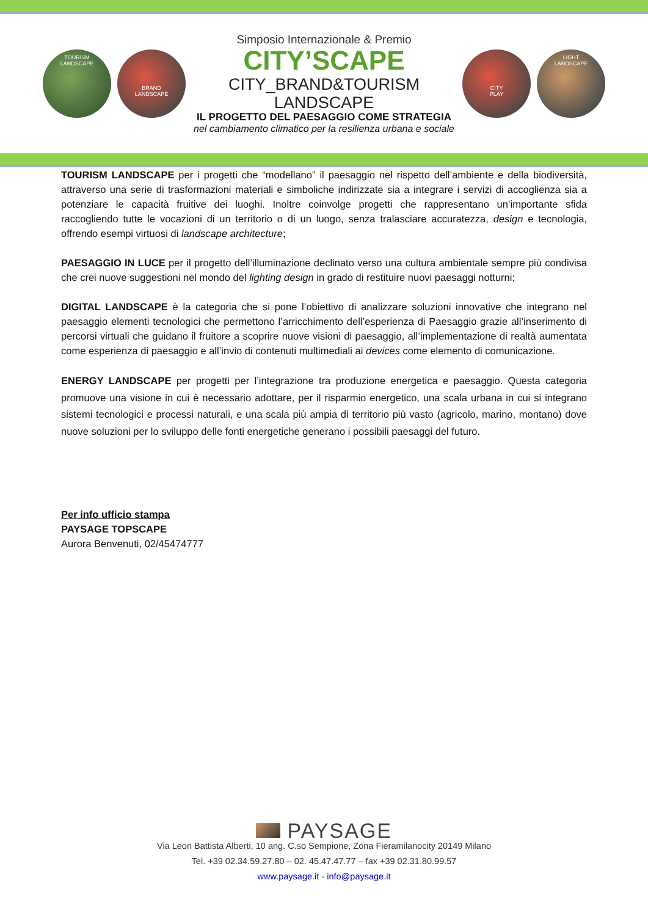TOURISM
LANDSCAPE
BRAND
LANDSCAPE
Simposio Internazionale & Premio
CITY’SCAPE
CITY_BRAND&TOURISM
LANDSCAPE
IL PROGETTO DEL PAESAGGIO COME STRATEGIA
nel cambiamento climatico per la resilienza urbana e sociale
CITY
PLAY
LIGHT
LANDSCAPE
TOURISM LANDSCAPE per i progetti che “modellano” il paesaggio nel rispetto dell’ambiente e della biodiversità, attraverso una serie di trasformazioni materiali e simboliche indirizzate sia a integrare i servizi di accoglienza sia a potenziare le capacità fruitive dei luoghi. Inoltre coinvolge progetti che rappresentano un’importante sfida raccogliendo tutte le vocazioni di un territorio o di un luogo, senza tralasciare accuratezza, design e tecnologia, offrendo esempi virtuosi di landscape architecture;
PAESAGGIO IN LUCE per il progetto dell’illuminazione declinato verso una cultura ambientale sempre più condivisa che crei nuove suggestioni nel mondo del lighting design in grado di restituire nuovi paesaggi notturni;
DIGITAL LANDSCAPE è la categoria che si pone l’obiettivo di analizzare soluzioni innovative che integrano nel paesaggio elementi tecnologici che permettono l’arricchimento dell’esperienza di Paesaggio grazie all’inserimento di percorsi virtuali che guidano il fruitore a scoprire nuove visioni di paesaggio, all’implementazione di realtà aumentata come esperienza di paesaggio e all’invio di contenuti multimediali ai devices come elemento di comunicazione.
ENERGY LANDSCAPE per progetti per l’integrazione tra produzione energetica e paesaggio. Questa categoria promuove una visione in cui è necessario adottare, per il risparmio energetico, una scala urbana in cui si integrano sistemi tecnologici e processi naturali, e una scala più ampia di territorio più vasto (agricolo, marino, montano) dove nuove soluzioni per lo sviluppo delle fonti energetiche generano i possibili paesaggi del futuro.
Per info ufficio stampa
PAYSAGE TOPSCAPE
Aurora Benvenuti, 02/45474777
PAYSAGE
Via Leon Battista Alberti, 10 ang. C.so Sempione, Zona Fieramilanocity 20149 Milano
Tel. +39 02.34.59.27.80 – 02. 45.47.47.77 – fax +39 02.31.80.99.57
www.paysage.it - info@paysage.it